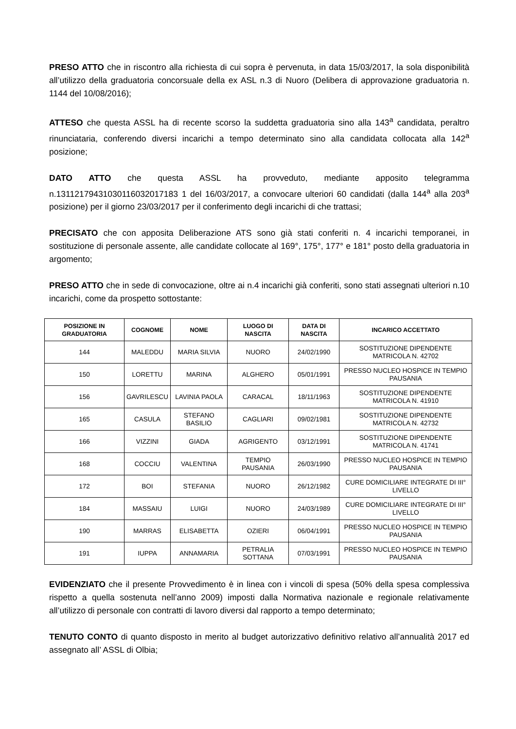PRESO ATTO che in riscontro alla richiesta di cui sopra è pervenuta, in data 15/03/2017, la sola disponibilità all’utilizzo della graduatoria concorsuale della ex ASL n.3 di Nuoro (Delibera di approvazione graduatoria n. 1144 del 10/08/2016);
ATTESO che questa ASSL ha di recente scorso la suddetta graduatoria sino alla 143<sup>a</sup> candidata, peraltro rinunciataria, conferendo diversi incarichi a tempo determinato sino alla candidata collocata alla 142<sup>a</sup> posizione;
DATO ATTO che questa ASSL ha provveduto, mediante apposito telegramma n.13112179431030116032017183 1 del 16/03/2017, a convocare ulteriori 60 candidati (dalla 144<sup>a</sup> alla 203<sup>a</sup> posizione) per il giorno 23/03/2017 per il conferimento degli incarichi di che trattasi;
PRECISATO che con apposita Deliberazione ATS sono già stati conferiti n. 4 incarichi temporanei, in sostituzione di personale assente, alle candidate collocate al 169°, 175°, 177° e 181° posto della graduatoria in argomento;
PRESO ATTO che in sede di convocazione, oltre ai n.4 incarichi già conferiti, sono stati assegnati ulteriori n.10 incarichi, come da prospetto sottostante:
| POSIZIONE IN GRADUATORIA | COGNOME | NOME | LUOGO DI NASCITA | DATA DI NASCITA | INCARICO ACCETTATO |
| --- | --- | --- | --- | --- | --- |
| 144 | MALEDDU | MARIA SILVIA | NUORO | 24/02/1990 | SOSTITUZIONE DIPENDENTE MATRICOLA N. 42702 |
| 150 | LORETTU | MARINA | ALGHERO | 05/01/1991 | PRESSO NUCLEO HOSPICE IN TEMPIO PAUSANIA |
| 156 | GAVRILESCU | LAVINIA PAOLA | CARACAL | 18/11/1963 | SOSTITUZIONE DIPENDENTE MATRICOLA N. 41910 |
| 165 | CASULA | STEFANO BASILIO | CAGLIARI | 09/02/1981 | SOSTITUZIONE DIPENDENTE MATRICOLA N. 42732 |
| 166 | VIZZINI | GIADA | AGRIGENTO | 03/12/1991 | SOSTITUZIONE DIPENDENTE MATRICOLA N. 41741 |
| 168 | COCCIU | VALENTINA | TEMPIO PAUSANIA | 26/03/1990 | PRESSO NUCLEO HOSPICE IN TEMPIO PAUSANIA |
| 172 | BOI | STEFANIA | NUORO | 26/12/1982 | CURE DOMICILIARE INTEGRATE DI III° LIVELLO |
| 184 | MASSAIU | LUIGI | NUORO | 24/03/1989 | CURE DOMICILIARE INTEGRATE DI III° LIVELLO |
| 190 | MARRAS | ELISABETTA | OZIERI | 06/04/1991 | PRESSO NUCLEO HOSPICE IN TEMPIO PAUSANIA |
| 191 | IUPPA | ANNAMARIA | PETRALIA SOTTANA | 07/03/1991 | PRESSO NUCLEO HOSPICE IN TEMPIO PAUSANIA |
EVIDENZIATO che il presente Provvedimento è in linea con i vincoli di spesa (50% della spesa complessiva rispetto a quella sostenuta nell’anno 2009) imposti dalla Normativa nazionale e regionale relativamente all’utilizzo di personale con contratti di lavoro diversi dal rapporto a tempo determinato;
TENUTO CONTO di quanto disposto in merito al budget autorizzativo definitivo relativo all’annualità 2017 ed assegnato all’ ASSL di Olbia;